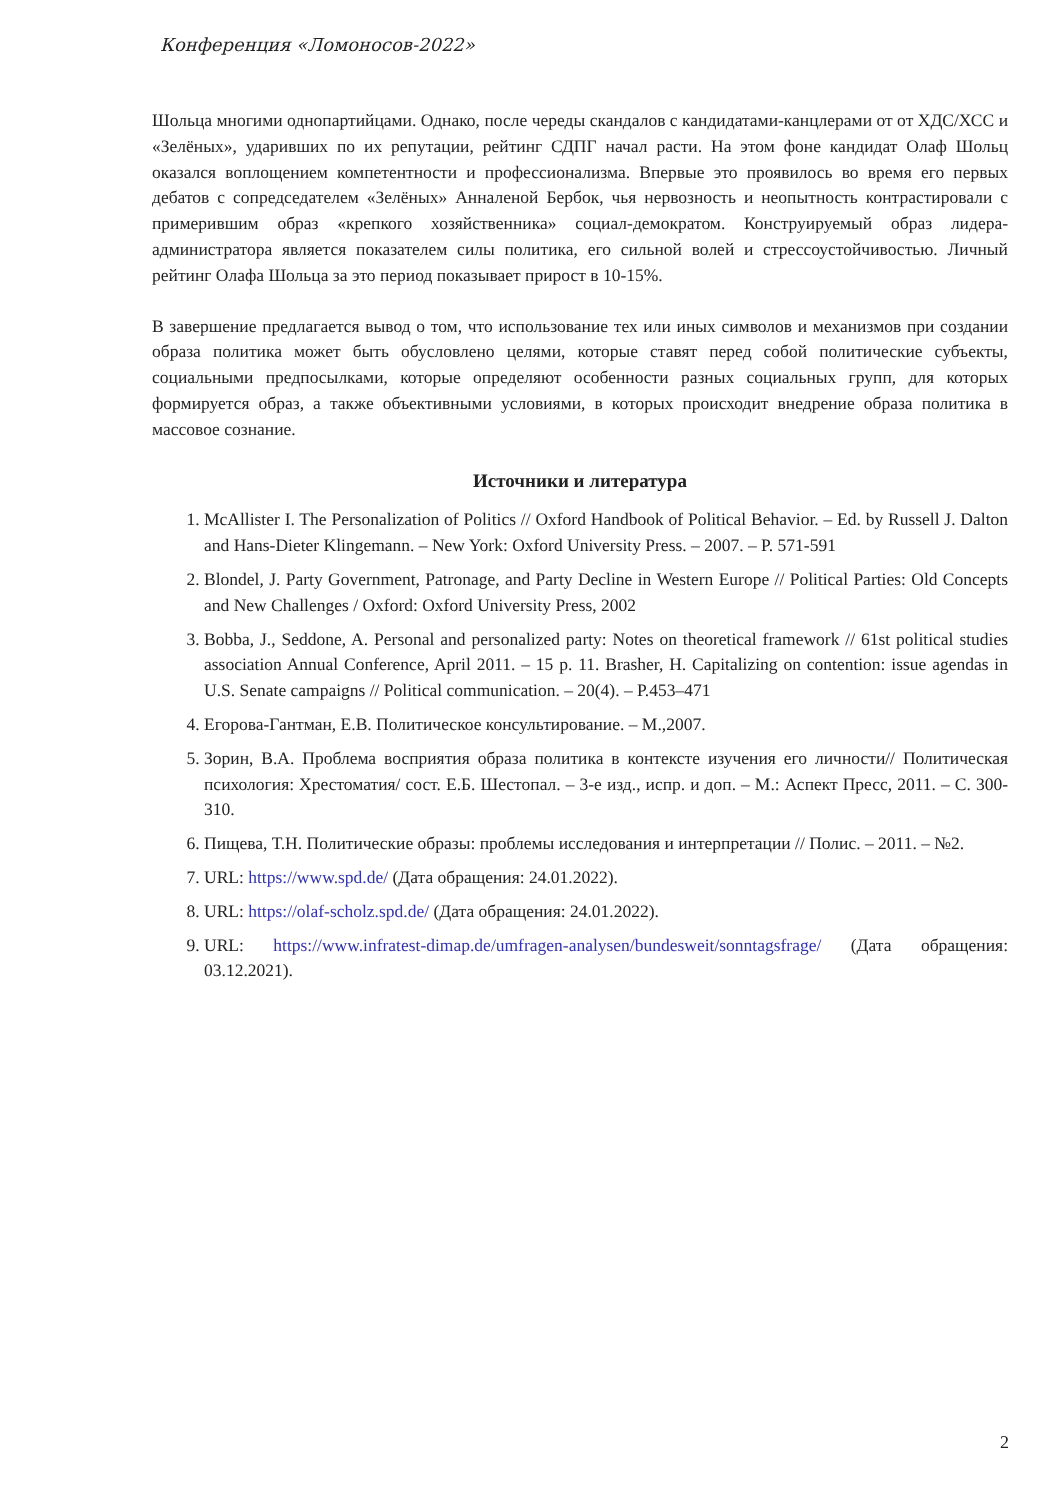Конференция «Ломоносов-2022»
Шольца многими однопартийцами. Однако, после череды скандалов с кандидатами-канцлерами от от ХДС/ХСС и «Зелёных», ударивших по их репутации, рейтинг СДПГ начал расти. На этом фоне кандидат Олаф Шольц оказался воплощением компетентности и профессионализма. Впервые это проявилось во время его первых дебатов с сопредседателем «Зелёных» Анналеной Бербок, чья нервозность и неопытность контрастировали с примерившим образ «крепкого хозяйственника» социал-демократом. Конструируемый образ лидера-администратора является показателем силы политика, его сильной волей и стрессоустойчивостью. Личный рейтинг Олафа Шольца за это период показывает прирост в 10-15%.
В завершение предлагается вывод о том, что использование тех или иных символов и механизмов при создании образа политика может быть обусловлено целями, которые ставят перед собой политические субъекты, социальными предпосылками, которые определяют особенности разных социальных групп, для которых формируется образ, а также объективными условиями, в которых происходит внедрение образа политика в массовое сознание.
Источники и литература
1. McAllister I. The Personalization of Politics // Oxford Handbook of Political Behavior. – Ed. by Russell J. Dalton and Hans-Dieter Klingemann. – New York: Oxford University Press. – 2007. – P. 571-591
2. Blondel, J. Party Government, Patronage, and Party Decline in Western Europe // Political Parties: Old Concepts and New Challenges / Oxford: Oxford University Press, 2002
3. Bobba, J., Seddone, A. Personal and personalized party: Notes on theoretical framework // 61st political studies association Annual Conference, April 2011. – 15 p. 11. Brasher, H. Capitalizing on contention: issue agendas in U.S. Senate campaigns // Political communication. – 20(4). – P.453–471
4. Егорова-Гантман, Е.В. Политическое консультирование. – М.,2007.
5. Зорин, В.А. Проблема восприятия образа политика в контексте изучения его личности// Политическая психология: Хрестоматия/ сост. Е.Б. Шестопал. – 3-е изд., испр. и доп. – М.: Аспект Пресс, 2011. – С. 300-310.
6. Пищева, Т.Н. Политические образы: проблемы исследования и интерпретации // Полис. – 2011. – №2.
7. URL: https://www.spd.de/ (Дата обращения: 24.01.2022).
8. URL: https://olaf-scholz.spd.de/ (Дата обращения: 24.01.2022).
9. URL: https://www.infratest-dimap.de/umfragen-analysen/bundesweit/sonntagsfrage/ (Дата обращения: 03.12.2021).
2